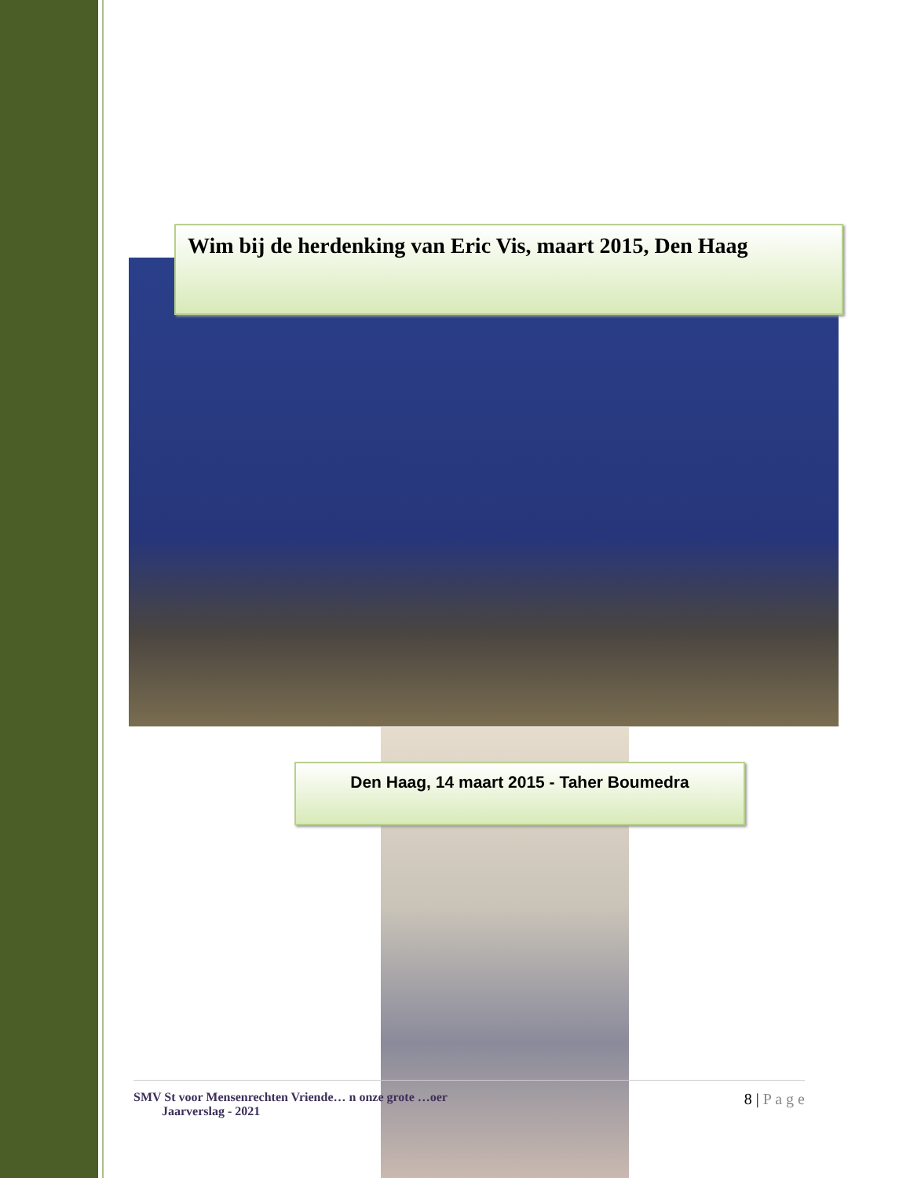Wim bij de herdenking van Eric Vis, maart 2015, Den Haag
Den Haag, 14 maart 2015 - Taher Boumedra
SMV St voor Mensenrechten Vriende… n onze grote …oer
Jaarverslag - 2021
8 | P a g e